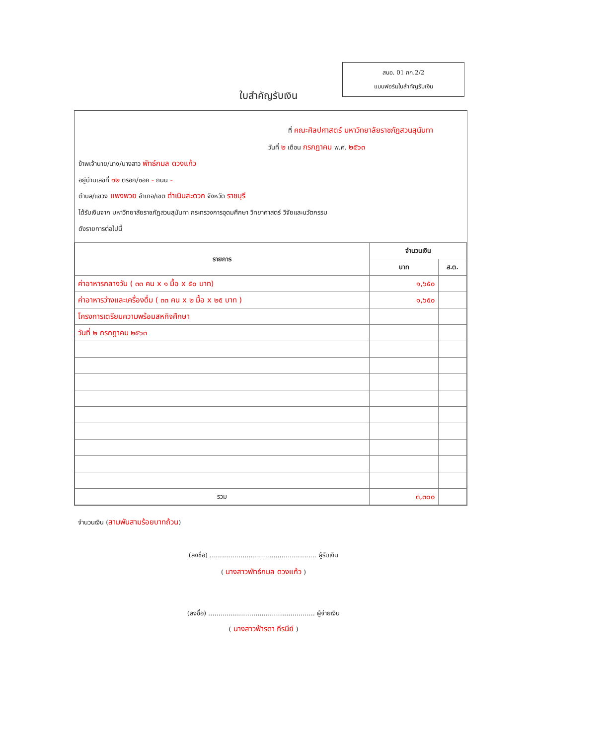สนอ. 01 กก.2/2
แบบฟอร์มใบสำคัญรับเงิน
ใบสำคัญรับเงิน
ที่ คณะศิลปศาสตร์ มหาวิทยาลัยราชภัฏสวนสุนันทา
วันที่ ๒ เดือน กรกฎาคม พ.ศ. ๒๕๖๓
ข้าพเจ้านาย/นาง/นางสาว พัทธ์กมล ดวงแก้ว
อยู่บ้านเลขที่ ๑๒ ตรอก/ซอย - ถนน -
ตำบล/แขวง แพงพวย อำเภอ/เขต ดำเนินสะดวก จังหวัด ราชบุรี
ได้รับเงินจาก มหาวิทยาลัยราชภัฏสวนสุนันทา กระทรวงการอุดมศึกษา วิทยาศาสตร์ วิจัยและนวัตกรรม
ดังรายการต่อไปนี้
| รายการ | จำนวนเงิน | |
| --- | --- | --- |
| | บาท | ส.ต. |
| ค่าอาหารกลางวัน ( ๓๓ คน x ๑ มื้อ x ๕๐ บาท) | ๑,๖๕๐ | |
| ค่าอาหารว่างและเครื่องดื่ม ( ๓๓ คน x ๒ มื้อ x ๒๕ บาท ) | ๑,๖๕๐ | |
| โครงการเตรียมความพร้อมสหกิจศึกษา | | |
| วันที่ ๒ กรกฎาคม ๒๕๖๓ | | |
| รวม | ๓,๓๐๐ | |
จำนวนเงิน (สามพันสามร้อยบาทถ้วน)
(ลงชื่อ) .................................................... ผู้รับเงิน
( นางสาวพัทธ์กมล ดวงแก้ว )
(ลงชื่อ) .................................................... ผู้จ่ายเงิน
( นางสาวฟ้ารดา ภีรนีย์ )